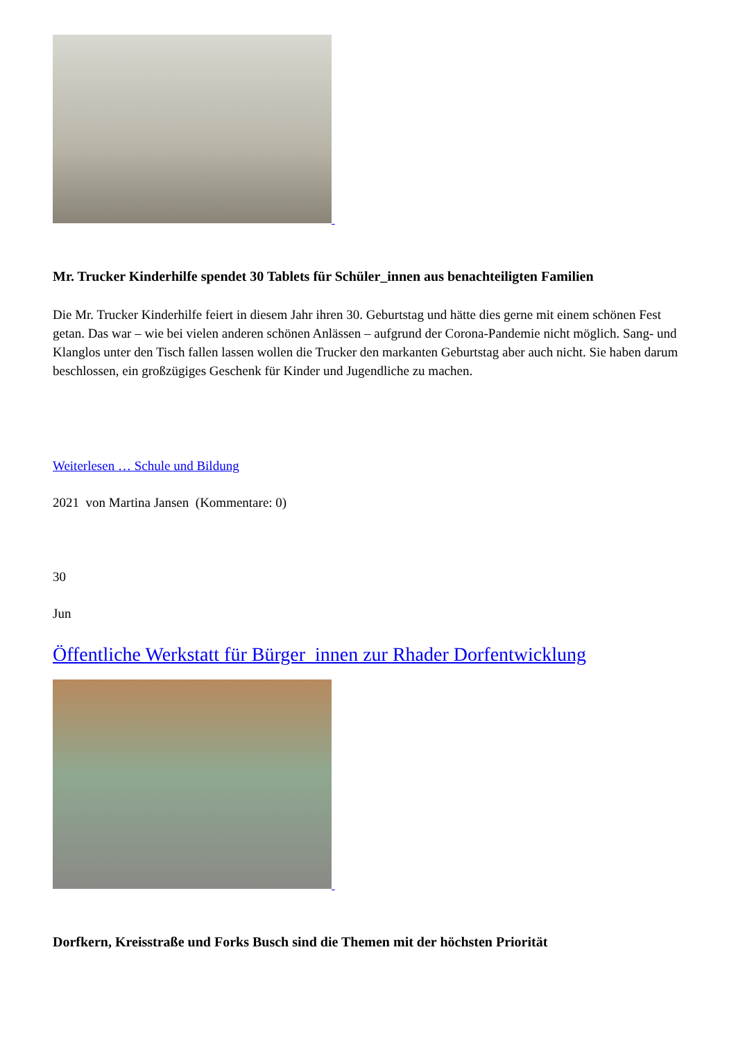Mr. Trucker Kinderhilfe spendet 30 Tablets für Schüler_innen aus benachteiligten Familien
Die Mr. Trucker Kinderhilfe feiert in diesem Jahr ihren 30. Geburtstag und hätte dies gerne mit einem schönen Fest getan. Das war – wie bei vielen anderen schönen Anlässen – aufgrund der Corona-Pandemie nicht möglich. Sang- und Klanglos unter den Tisch fallen lassen wollen die Trucker den markanten Geburtstag aber auch nicht. Sie haben darum beschlossen, ein großzügiges Geschenk für Kinder und Jugendliche zu machen.
Weiterlesen … Schule und Bildung
2021 von Martina Jansen (Kommentare: 0)
30
Jun
Öffentliche Werkstatt für Bürger_innen zur Rhader Dorfentwicklung
Dorfkern, Kreisstraße und Forks Busch sind die Themen mit der höchsten Priorität